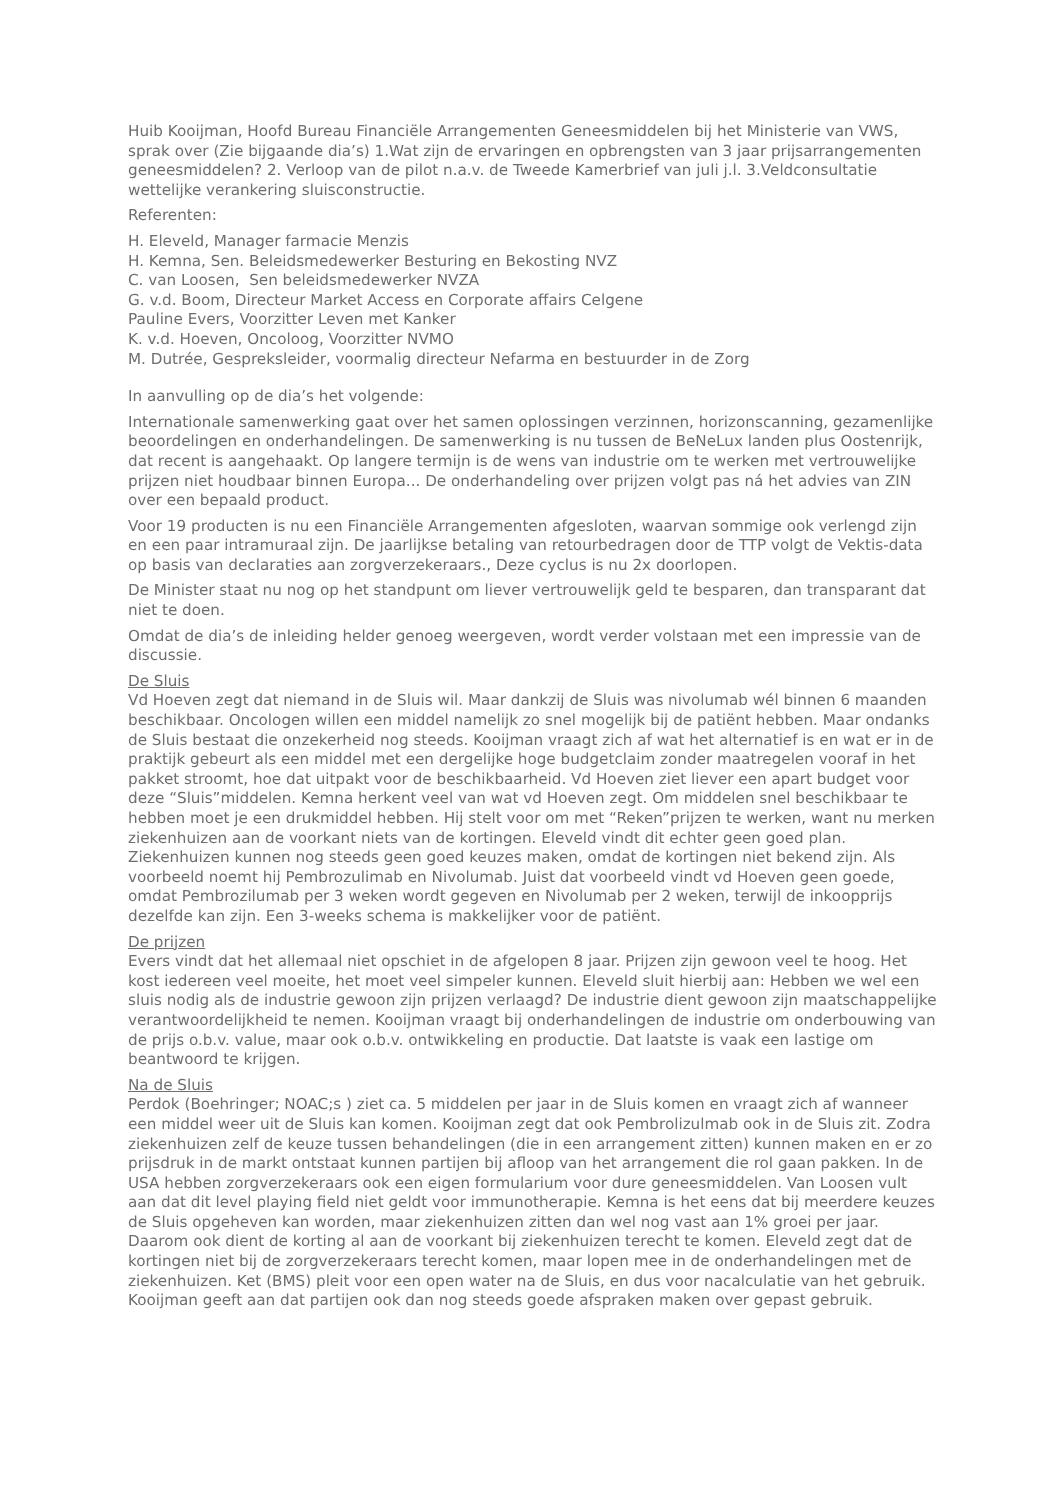Huib Kooijman, Hoofd Bureau Financiële Arrangementen Geneesmiddelen bij het Ministerie van VWS, sprak over (Zie bijgaande dia’s) 1.Wat zijn de ervaringen en opbrengsten van 3 jaar prijsarrangementen geneesmiddelen? 2. Verloop van de pilot n.a.v. de Tweede Kamerbrief van juli j.l. 3.Veldconsultatie wettelijke verankering sluisconstructie.
Referenten:
H. Eleveld, Manager farmacie Menzis
H. Kemna, Sen. Beleidsmedewerker Besturing en Bekosting NVZ
C. van Loosen, Sen beleidsmedewerker NVZA
G. v.d. Boom, Directeur Market Access en Corporate affairs Celgene
Pauline Evers, Voorzitter Leven met Kanker
K. v.d. Hoeven, Oncoloog, Voorzitter NVMO
M. Dutrée, Gespreksleider, voormalig directeur Nefarma en bestuurder in de Zorg
In aanvulling op de dia’s het volgende:
Internationale samenwerking gaat over het samen oplossingen verzinnen, horizonscanning, gezamenlijke beoordelingen en onderhandelingen. De samenwerking is nu tussen de BeNeLux landen plus Oostenrijk, dat recent is aangehaakt. Op langere termijn is de wens van industrie om te werken met vertrouwelijke prijzen niet houdbaar binnen Europa... De onderhandeling over prijzen volgt pas ná het advies van ZIN over een bepaald product.
Voor 19 producten is nu een Financiële Arrangementen afgesloten, waarvan sommige ook verlengd zijn en een paar intramuraal zijn. De jaarlijkse betaling van retourbedragen door de TTP volgt de Vektis-data op basis van declaraties aan zorgverzekeraars., Deze cyclus is nu 2x doorlopen.
De Minister staat nu nog op het standpunt om liever vertrouwelijk geld te besparen, dan transparant dat niet te doen.
Omdat de dia’s de inleiding helder genoeg weergeven, wordt verder volstaan met een impressie van de discussie.
De Sluis
Vd Hoeven zegt dat niemand in de Sluis wil. Maar dankzij de Sluis was nivolumab wél binnen 6 maanden beschikbaar. Oncologen willen een middel namelijk zo snel mogelijk bij de patiënt hebben. Maar ondanks de Sluis bestaat die onzekerheid nog steeds. Kooijman vraagt zich af wat het alternatief is en wat er in de praktijk gebeurt als een middel met een dergelijke hoge budgetclaim zonder maatregelen vooraf in het pakket stroomt, hoe dat uitpakt voor de beschikbaarheid. Vd Hoeven ziet liever een apart budget voor deze “Sluis”middelen. Kemna herkent veel van wat vd Hoeven zegt. Om middelen snel beschikbaar te hebben moet je een drukmiddel hebben. Hij stelt voor om met “Reken”prijzen te werken, want nu merken ziekenhuizen aan de voorkant niets van de kortingen. Eleveld vindt dit echter geen goed plan. Ziekenhuizen kunnen nog steeds geen goed keuzes maken, omdat de kortingen niet bekend zijn. Als voorbeeld noemt hij Pembrozulimab en Nivolumab. Juist dat voorbeeld vindt vd Hoeven geen goede, omdat Pembrozilumab per 3 weken wordt gegeven en Nivolumab per 2 weken, terwijl de inkoopprijs dezelfde kan zijn. Een 3-weeks schema is makkelijker voor de patiënt.
De prijzen
Evers vindt dat het allemaal niet opschiet in de afgelopen 8 jaar. Prijzen zijn gewoon veel te hoog. Het kost iedereen veel moeite, het moet veel simpeler kunnen. Eleveld sluit hierbij aan: Hebben we wel een sluis nodig als de industrie gewoon zijn prijzen verlaagd? De industrie dient gewoon zijn maatschappelijke verantwoordelijkheid te nemen. Kooijman vraagt bij onderhandelingen de industrie om onderbouwing van de prijs o.b.v. value, maar ook o.b.v. ontwikkeling en productie. Dat laatste is vaak een lastige om beantwoord te krijgen.
Na de Sluis
Perdok (Boehringer; NOAC;s ) ziet ca. 5 middelen per jaar in de Sluis komen en vraagt zich af wanneer een middel weer uit de Sluis kan komen. Kooijman zegt dat ook Pembrolizulmab ook in de Sluis zit. Zodra ziekenhuizen zelf de keuze tussen behandelingen (die in een arrangement zitten) kunnen maken en er zo prijsdruk in de markt ontstaat kunnen partijen bij afloop van het arrangement die rol gaan pakken. In de USA hebben zorgverzekeraars ook een eigen formularium voor dure geneesmiddelen. Van Loosen vult aan dat dit level playing field niet geldt voor immunotherapie. Kemna is het eens dat bij meerdere keuzes de Sluis opgeheven kan worden, maar ziekenhuizen zitten dan wel nog vast aan 1% groei per jaar. Daarom ook dient de korting al aan de voorkant bij ziekenhuizen terecht te komen. Eleveld zegt dat de kortingen niet bij de zorgverzekeraars terecht komen, maar lopen mee in de onderhandelingen met de ziekenhuizen. Ket (BMS) pleit voor een open water na de Sluis, en dus voor nacalculatie van het gebruik. Kooijman geeft aan dat partijen ook dan nog steeds goede afspraken maken over gepast gebruik.